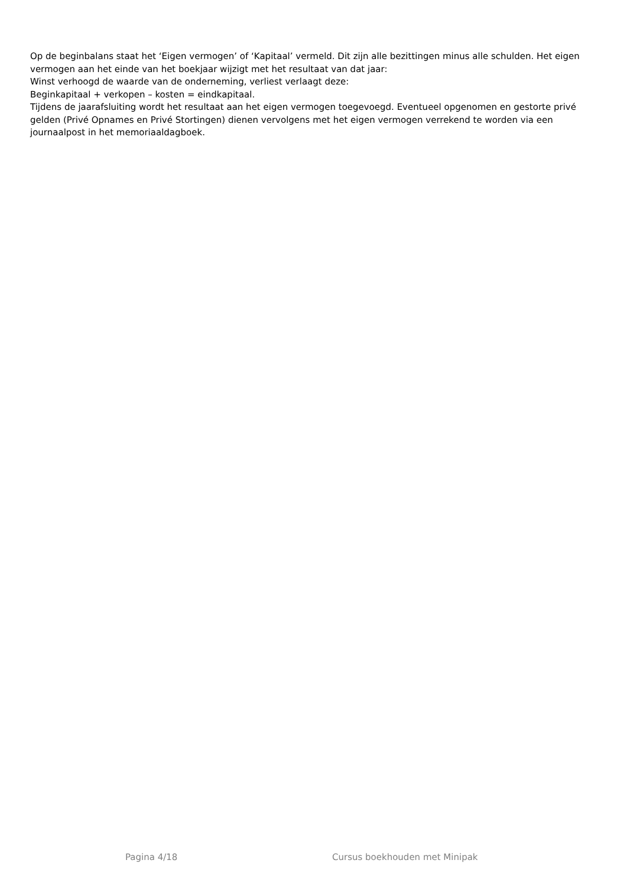Op de beginbalans staat het ‘Eigen vermogen’ of ‘Kapitaal’ vermeld. Dit zijn alle bezittingen minus alle schulden. Het eigen vermogen aan het einde van het boekjaar wijzigt met het resultaat van dat jaar:
Winst verhoogd de waarde van de onderneming, verliest verlaagt deze:
Beginkapitaal + verkopen – kosten = eindkapitaal.
Tijdens de jaarafsluiting wordt het resultaat aan het eigen vermogen toegevoegd. Eventueel opgenomen en gestorte privé gelden (Privé Opnames en Privé Stortingen) dienen vervolgens met het eigen vermogen verrekend te worden via een journaalpost in het memoriaaldagboek.
Pagina 4/18 Cursus boekhouden met Minipak